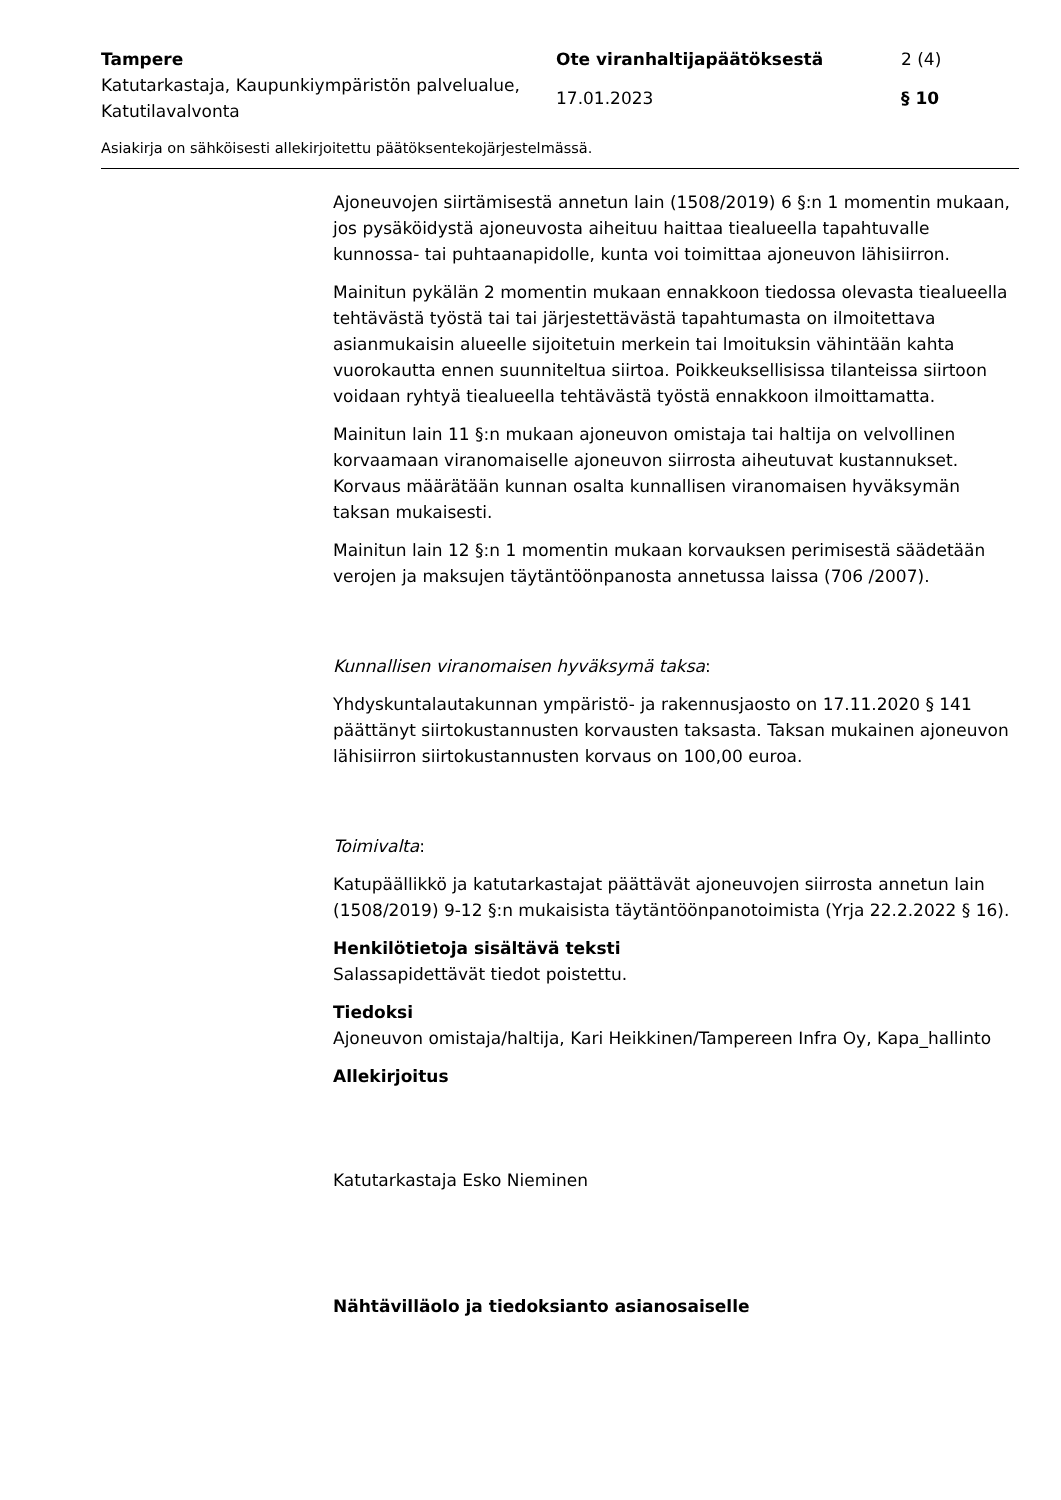Tampere
Ote viranhaltijapäätöksestä
2 (4)
Katutarkastaja, Kaupunkiympäristön palvelualue, Katutilavalvonta
17.01.2023
§ 10
Asiakirja on sähköisesti allekirjoitettu päätöksentekojärjestelmässä.
Ajoneuvojen siirtämisestä annetun lain (1508/2019) 6 §:n 1 momentin mukaan, jos pysäköidystä ajoneuvosta aiheituu haittaa tiealueella tapahtuvalle kunnossa- tai puhtaanapidolle, kunta voi toimittaa ajoneuvon lähisiirron.
Mainitun pykälän 2 momentin mukaan ennakkoon tiedossa olevasta tiealueella tehtävästä työstä tai tai järjestettävästä tapahtumasta on ilmoitettava asianmukaisin alueelle sijoitetuin merkein tai lmoituksin vähintään kahta vuorokautta ennen suunniteltua siirtoa. Poikkeuksellisissa tilanteissa siirtoon voidaan ryhtyä tiealueella tehtävästä työstä ennakkoon ilmoittamatta.
Mainitun lain 11 §:n mukaan ajoneuvon omistaja tai haltija on velvollinen korvaamaan viranomaiselle ajoneuvon siirrosta aiheutuvat kustannukset. Korvaus määrätään kunnan osalta kunnallisen viranomaisen hyväksymän taksan mukaisesti.
Mainitun lain 12 §:n 1 momentin mukaan korvauksen perimisestä säädetään verojen ja maksujen täytäntöönpanosta annetussa laissa (706 /2007).
Kunnallisen viranomaisen hyväksymä taksa:
Yhdyskuntalautakunnan ympäristö- ja rakennusjaosto on 17.11.2020 § 141 päättänyt siirtokustannusten korvausten taksasta. Taksan mukainen ajoneuvon lähisiirron siirtokustannusten korvaus on 100,00 euroa.
Toimivalta:
Katupäällikkö ja katutarkastajat päättävät ajoneuvojen siirrosta annetun lain (1508/2019) 9-12 §:n mukaisista täytäntöönpanotoimista (Yrja 22.2.2022 § 16).
Henkilötietoja sisältävä teksti
Salassapidettävät tiedot poistettu.
Tiedoksi
Ajoneuvon omistaja/haltija, Kari Heikkinen/Tampereen Infra Oy, Kapa_hallinto
Allekirjoitus
Katutarkastaja Esko Nieminen
Nähtävilläolo ja tiedoksianto asianosaiselle